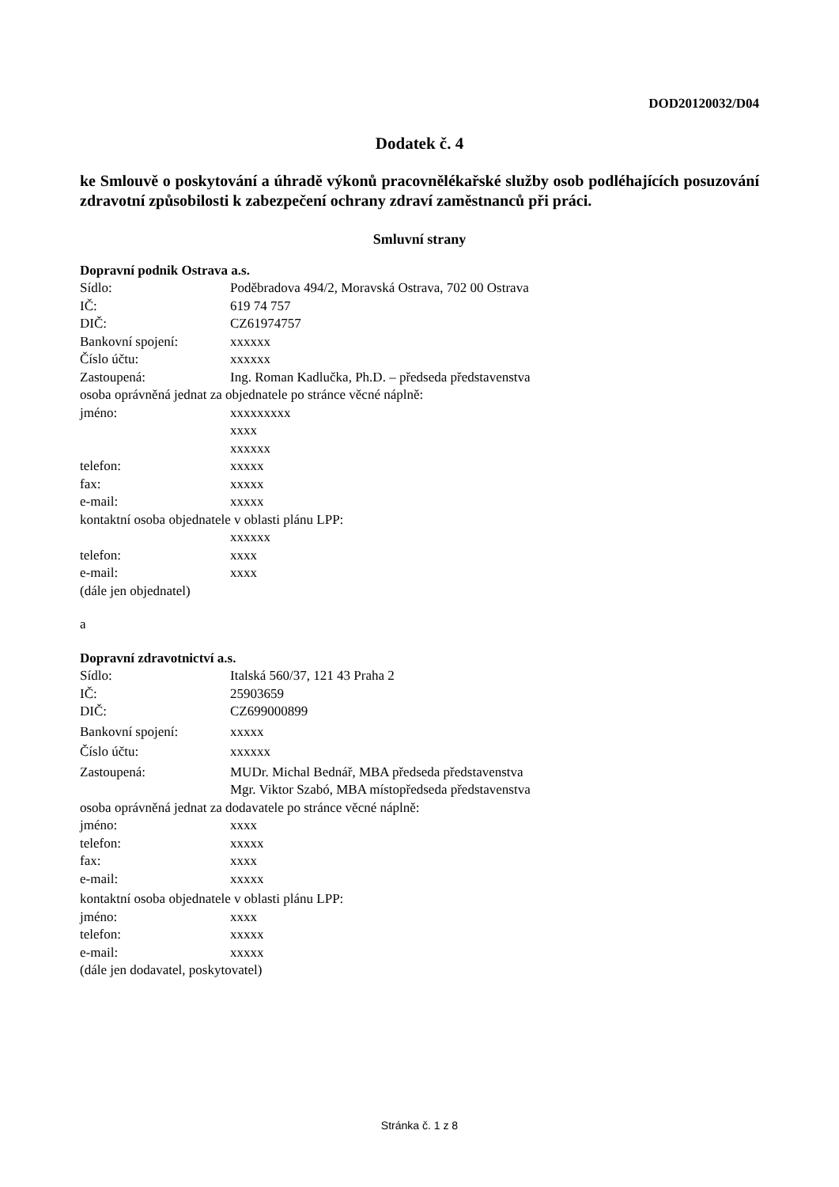DOD20120032/D04
Dodatek č. 4
ke Smlouvě o poskytování a úhradě výkonů pracovnělékařské služby osob podléhajících posuzování zdravotní způsobilosti k zabezpečení ochrany zdraví zaměstnanců při práci.
Smluvní strany
Dopravní podnik Ostrava a.s.
Sídlo: Poděbradova 494/2, Moravská Ostrava, 702 00 Ostrava
IČ: 619 74 757
DIČ: CZ61974757
Bankovní spojení: xxxxxx
Číslo účtu: xxxxxx
Zastoupená: Ing. Roman Kadlučka, Ph.D. – předseda představenstva
osoba oprávněná jednat za objednatele po stránce věcné náplně:
jméno: xxxxxxxxx
xxxx
xxxxxx
telefon: xxxxx
fax: xxxxx
e-mail: xxxxx
kontaktní osoba objednatele v oblasti plánu LPP:
xxxxxx
telefon: xxxx
e-mail: xxxx
(dále jen objednatel)
a
Dopravní zdravotnictví a.s.
Sídlo: Italská 560/37, 121 43 Praha 2
IČ: 25903659
DIČ: CZ699000899
Bankovní spojení: xxxxx
Číslo účtu: xxxxxx
Zastoupená: MUDr. Michal Bednář, MBA předseda představenstva
Mgr. Viktor Szabó, MBA místopředseda představenstva
osoba oprávněná jednat za dodavatele po stránce věcné náplně:
jméno: xxxx
telefon: xxxxx
fax: xxxx
e-mail: xxxxx
kontaktní osoba objednatele v oblasti plánu LPP:
jméno: xxxx
telefon: xxxxx
e-mail: xxxxx
(dále jen dodavatel, poskytovatel)
Stránka č. 1 z 8